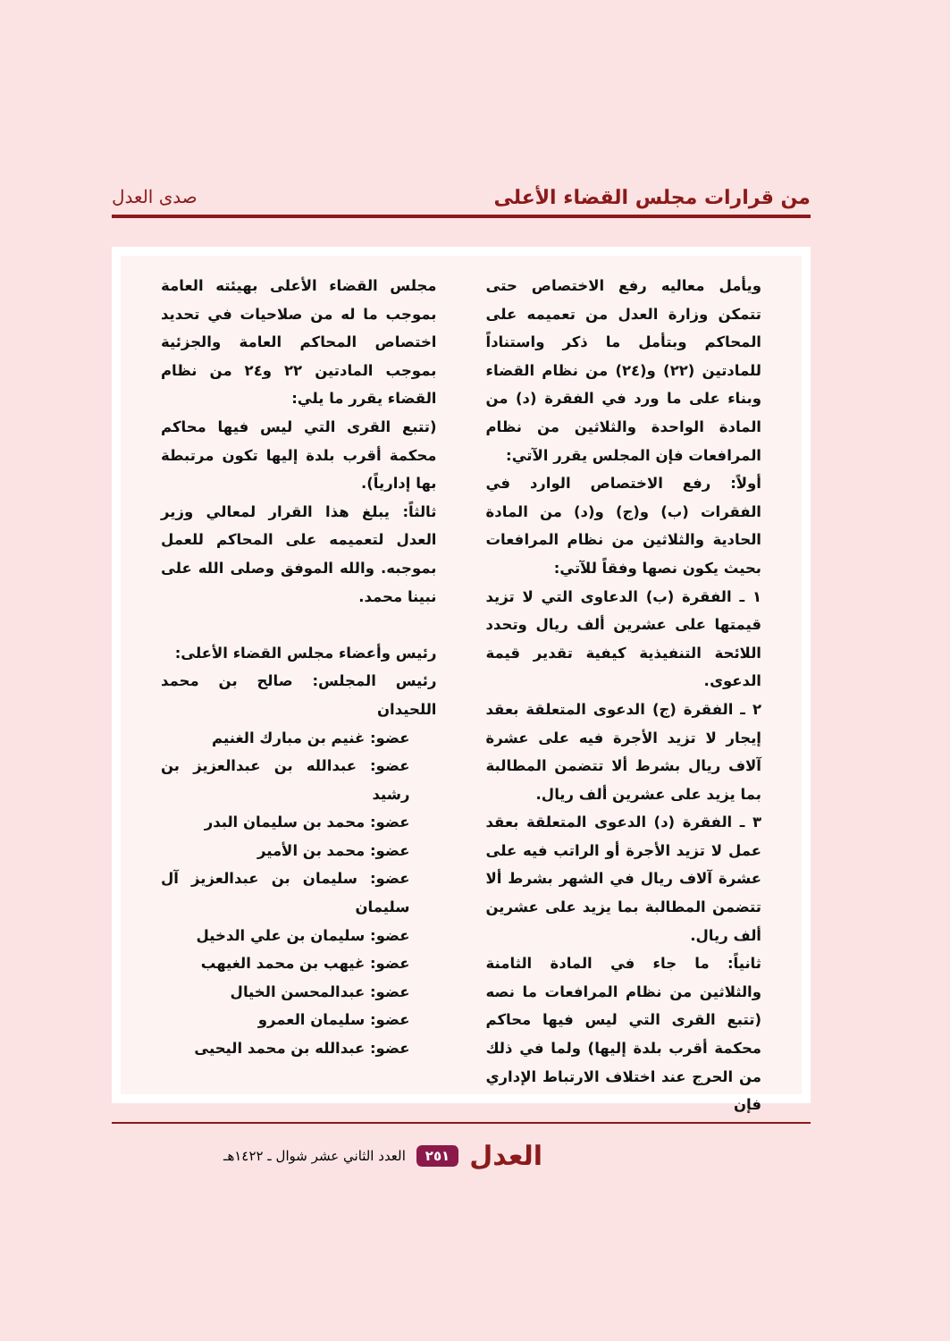من قرارات مجلس القضاء الأعلى صدى العدل
ويأمل معاليه رفع الاختصاص حتى تتمكن وزارة العدل من تعميمه على المحاكم وبتأمل ما ذكر واستناداً للمادتين (٢٢) و(٢٤) من نظام القضاء وبناء على ما ورد في الفقرة (د) من المادة الواحدة والثلاثين من نظام المرافعات فإن المجلس يقرر الآتي:
أولاً: رفع الاختصاص الوارد في الفقرات (ب) و(ج) و(د) من المادة الحادية والثلاثين من نظام المرافعات بحيث يكون نصها وفقاً للآتي:
١ ـ الفقرة (ب) الدعاوى التي لا تزيد قيمتها على عشرين ألف ريال وتحدد اللائحة التنفيذية كيفية تقدير قيمة الدعوى.
٢ ـ الفقرة (ج) الدعوى المتعلقة بعقد إيجار لا تزيد الأجرة فيه على عشرة آلاف ريال بشرط ألا تتضمن المطالبة بما يزيد على عشرين ألف ريال.
٣ ـ الفقرة (د) الدعوى المتعلقة بعقد عمل لا تزيد الأجرة أو الراتب فيه على عشرة آلاف ريال في الشهر بشرط ألا تتضمن المطالبة بما يزيد على عشرين ألف ريال.
ثانياً: ما جاء في المادة الثامنة والثلاثين من نظام المرافعات ما نصه (تتبع القرى التي ليس فيها محاكم محكمة أقرب بلدة إليها) ولما في ذلك من الحرج عند اختلاف الارتباط الإداري فإن
مجلس القضاء الأعلى بهيئته العامة بموجب ما له من صلاحيات في تحديد اختصاص المحاكم العامة والجزئية بموجب المادتين ٢٢ و٢٤ من نظام القضاء يقرر ما يلي:
(تتبع القرى التي ليس فيها محاكم محكمة أقرب بلدة إليها تكون مرتبطة بها إدارياً).
ثالثاً: يبلغ هذا القرار لمعالي وزير العدل لتعميمه على المحاكم للعمل بموجبه. والله الموفق وصلى الله على نبينا محمد.
رئيس وأعضاء مجلس القضاء الأعلى:
رئيس المجلس: صالح بن محمد اللحيدان
عضو: غنيم بن مبارك الغنيم
عضو: عبدالله بن عبدالعزيز بن رشيد
عضو: محمد بن سليمان البدر
عضو: محمد بن الأمير
عضو: سليمان بن عبدالعزيز آل سليمان
عضو: سليمان بن علي الدخيل
عضو: غيهب بن محمد الغيهب
عضو: عبدالمحسن الخيال
عضو: سليمان العمرو
عضو: عبدالله بن محمد اليحيى
العدل ٢٥١ العدد الثاني عشر شوال ـ ١٤٢٢هـ